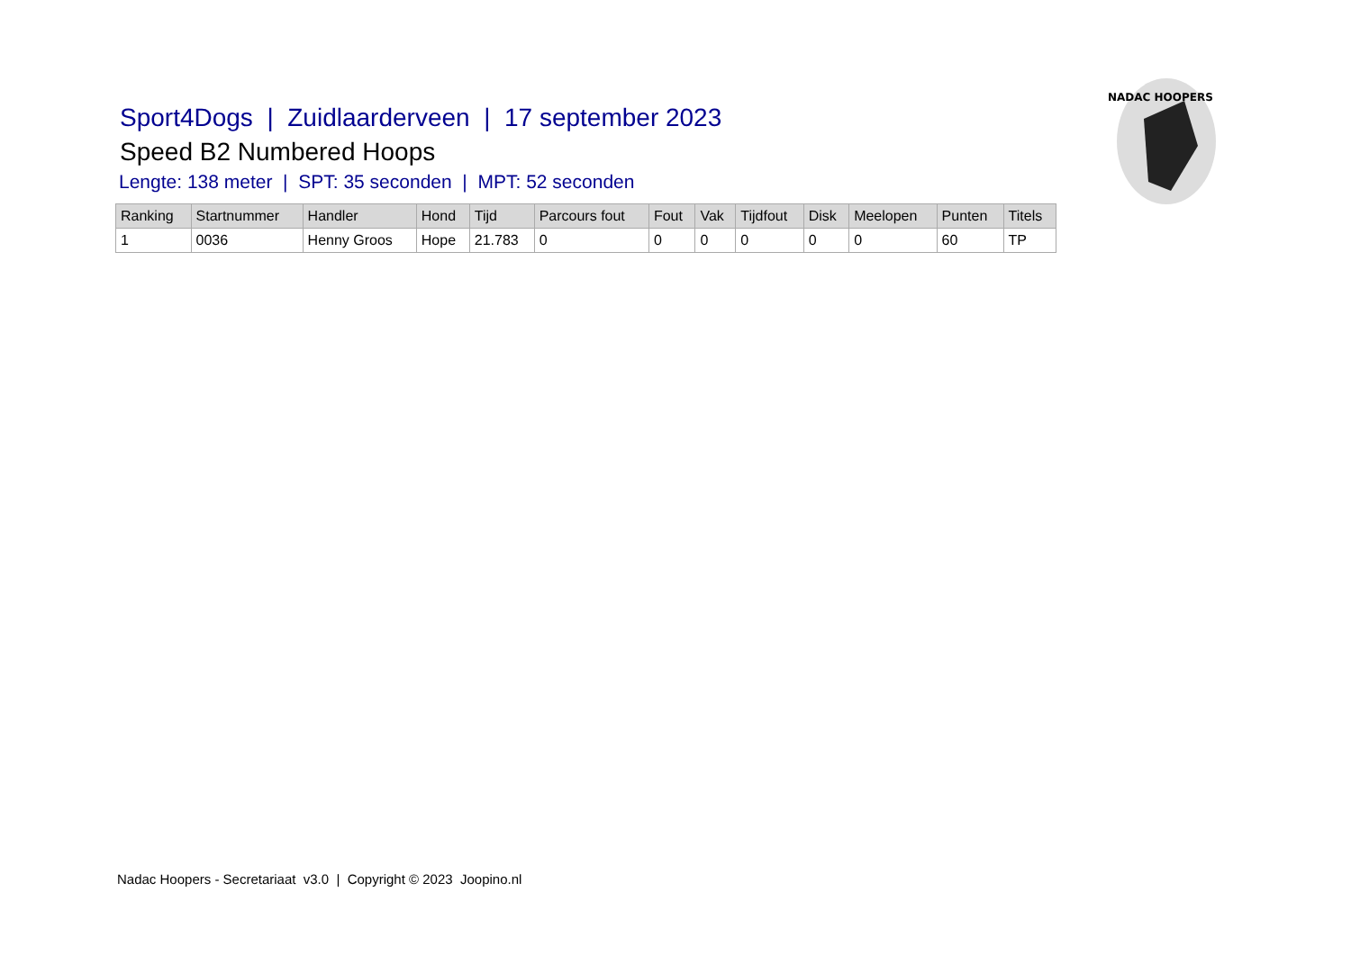NADAC HOOPERS
Sport4Dogs | Zuidlaarderveen | 17 september 2023
Speed B2 Numbered Hoops
Lengte: 138 meter | SPT: 35 seconden | MPT: 52 seconden
| Ranking | Startnummer | Handler | Hond | Tijd | Parcours fout | Fout | Vak | Tijdfout | Disk | Meelopen | Punten | Titels |
| --- | --- | --- | --- | --- | --- | --- | --- | --- | --- | --- | --- | --- |
| 1 | 0036 | Henny Groos | Hope | 21.783 | 0 | 0 | 0 | 0 | 0 | 0 | 60 | TP |
Nadac Hoopers - Secretariaat v3.0 | Copyright © 2023 Joopino.nl